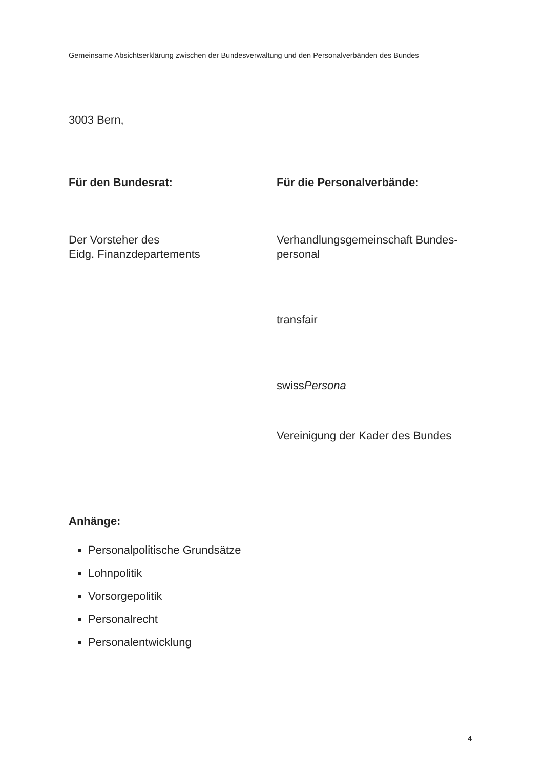Gemeinsame Absichtserklärung zwischen der Bundesverwaltung und den Personalverbänden des Bundes
3003 Bern,
Für den Bundesrat:
Der Vorsteher des
Eidg. Finanzdepartements
Für die Personalverbände:
Verhandlungsgemeinschaft Bundes-
personal
transfair
swissPersona
Vereinigung der Kader des Bundes
Anhänge:
Personalpolitische Grundsätze
Lohnpolitik
Vorsorgepolitik
Personalrecht
Personalentwicklung
4